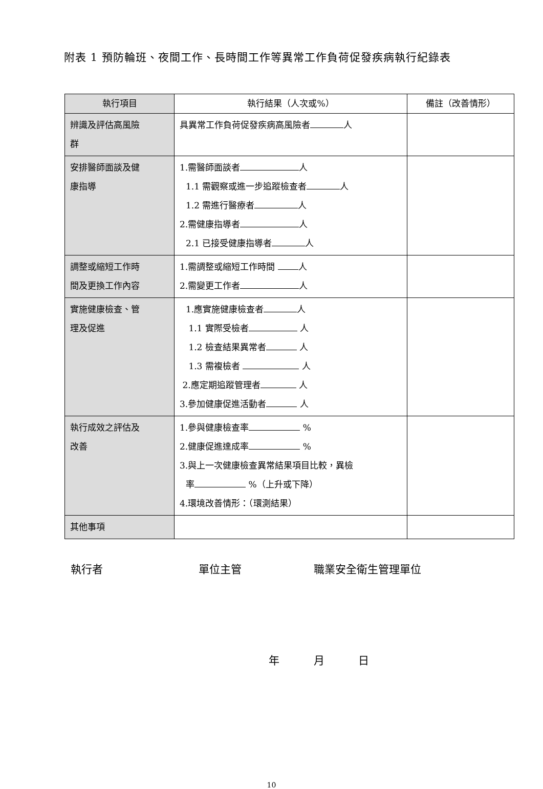附表 1 預防輪班、夜間工作、長時間工作等異常工作負荷促發疾病執行紀錄表
| 執行項目 | 執行結果（人次或%） | 備註（改善情形） |
| --- | --- | --- |
| 辨識及評估高風險 群 | 具異常工作負荷促發疾病高風險者 人 | |
| 安排醫師面談及健 康指導 | 1.需醫師面談者 人 1.1 需觀察或進一步追蹤檢查者 人 1.2 需進行醫療者 人 2.需健康指導者 人 2.1 已接受健康指導者 人 | |
| 調整或縮短工作時 間及更換工作內容 | 1.需調整或縮短工作時間 人 2.需變更工作者 人 | |
| 實施健康檢查、管 理及促進 | 1.應實施健康檢查者 人 1.1 實際受檢者 人 1.2 檢查結果異常者 人 1.3 需複檢者 人 2.應定期追蹤管理者 人 3.參加健康促進活動者 人 | |
| 執行成效之評估及 改善 | 1.參與健康檢查率 % 2.健康促進達成率 % 3.與上一次健康檢查異常結果項目比較，異檢 率 %（上升或下降） 4.環境改善情形：（環測結果） | |
| 其他事項 | | |
執行者 單位主管 職業安全衛生管理單位
年 月 日
10